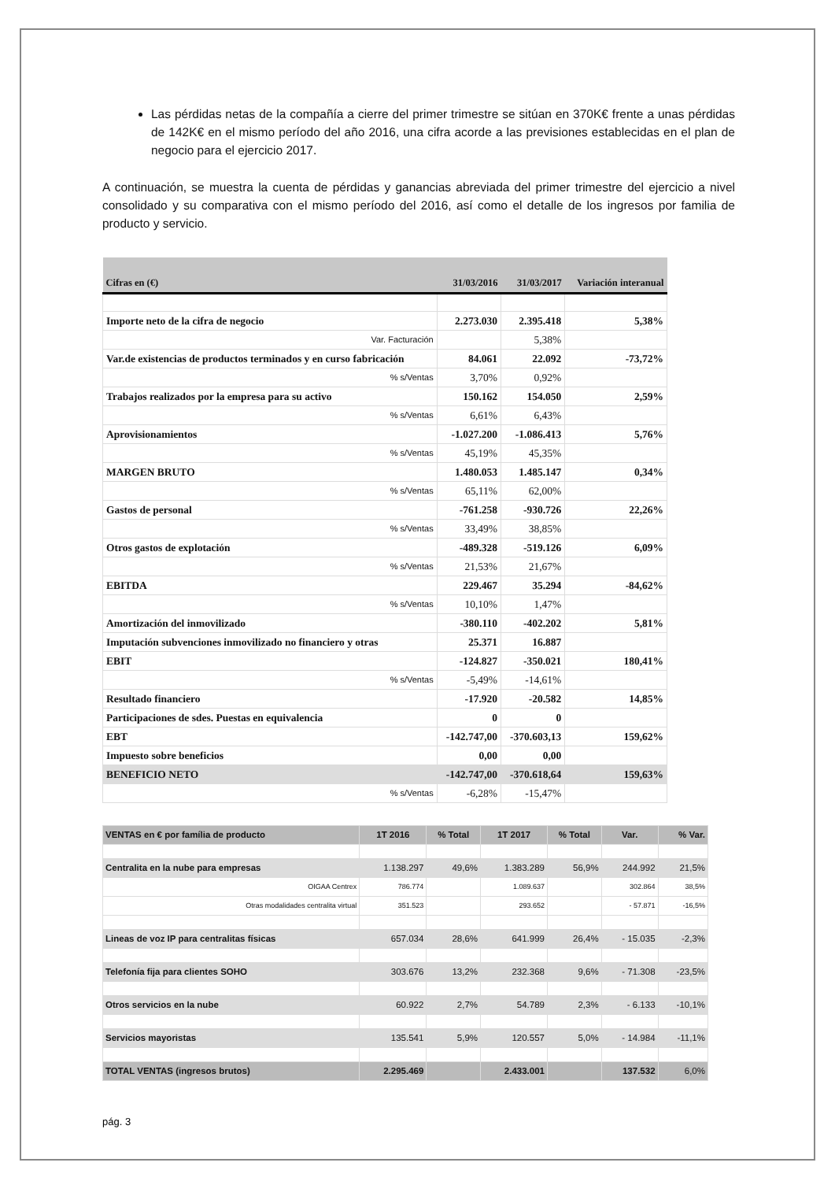Las pérdidas netas de la compañía a cierre del primer trimestre se sitúan en 370K€ frente a unas pérdidas de 142K€ en el mismo período del año 2016, una cifra acorde a las previsiones establecidas en el plan de negocio para el ejercicio 2017.
A continuación, se muestra la cuenta de pérdidas y ganancias abreviada del primer trimestre del ejercicio a nivel consolidado y su comparativa con el mismo período del 2016, así como el detalle de los ingresos por familia de producto y servicio.
| Cifras en (€) | 31/03/2016 | 31/03/2017 | Variación interanual |
| --- | --- | --- | --- |
| Importe neto de la cifra de negocio | 2.273.030 | 2.395.418 | 5,38% |
| Var. Facturación | | 5,38% | |
| Var.de existencias de productos terminados y en curso fabricación | 84.061 | 22.092 | -73,72% |
| % s/Ventas | 3,70% | 0,92% | |
| Trabajos realizados por la empresa para su activo | 150.162 | 154.050 | 2,59% |
| % s/Ventas | 6,61% | 6,43% | |
| Aprovisionamientos | -1.027.200 | -1.086.413 | 5,76% |
| % s/Ventas | 45,19% | 45,35% | |
| MARGEN BRUTO | 1.480.053 | 1.485.147 | 0,34% |
| % s/Ventas | 65,11% | 62,00% | |
| Gastos de personal | -761.258 | -930.726 | 22,26% |
| % s/Ventas | 33,49% | 38,85% | |
| Otros gastos de explotación | -489.328 | -519.126 | 6,09% |
| % s/Ventas | 21,53% | 21,67% | |
| EBITDA | 229.467 | 35.294 | -84,62% |
| % s/Ventas | 10,10% | 1,47% | |
| Amortización del inmovilizado | -380.110 | -402.202 | 5,81% |
| Imputación subvenciones inmovilizado no financiero y otras | 25.371 | 16.887 | |
| EBIT | -124.827 | -350.021 | 180,41% |
| % s/Ventas | -5,49% | -14,61% | |
| Resultado financiero | -17.920 | -20.582 | 14,85% |
| Participaciones de sdes. Puestas en equivalencia | 0 | 0 | |
| EBT | -142.747,00 | -370.603,13 | 159,62% |
| Impuesto sobre beneficios | 0,00 | 0,00 | |
| BENEFICIO NETO | -142.747,00 | -370.618,64 | 159,63% |
| % s/Ventas | -6,28% | -15,47% | |
| VENTAS en € por família de producto | 1T 2016 | % Total | 1T 2017 | % Total | Var. | % Var. |
| --- | --- | --- | --- | --- | --- | --- |
| Centralita en la nube para empresas | 1.138.297 | 49,6% | 1.383.289 | 56,9% | 244.992 | 21,5% |
| OIGAA Centrex | 786.774 | | 1.089.637 | | 302.864 | 38,5% |
| Otras modalidades centralita virtual | 351.523 | | 293.652 | | - 57.871 | -16,5% |
| Lineas de voz IP para centralitas físicas | 657.034 | 28,6% | 641.999 | 26,4% | - 15.035 | -2,3% |
| Telefonía fija para clientes SOHO | 303.676 | 13,2% | 232.368 | 9,6% | - 71.308 | -23,5% |
| Otros servicios en la nube | 60.922 | 2,7% | 54.789 | 2,3% | - 6.133 | -10,1% |
| Servicios mayoristas | 135.541 | 5,9% | 120.557 | 5,0% | - 14.984 | -11,1% |
| TOTAL VENTAS (ingresos brutos) | 2.295.469 | | 2.433.001 | | 137.532 | 6,0% |
pág. 3